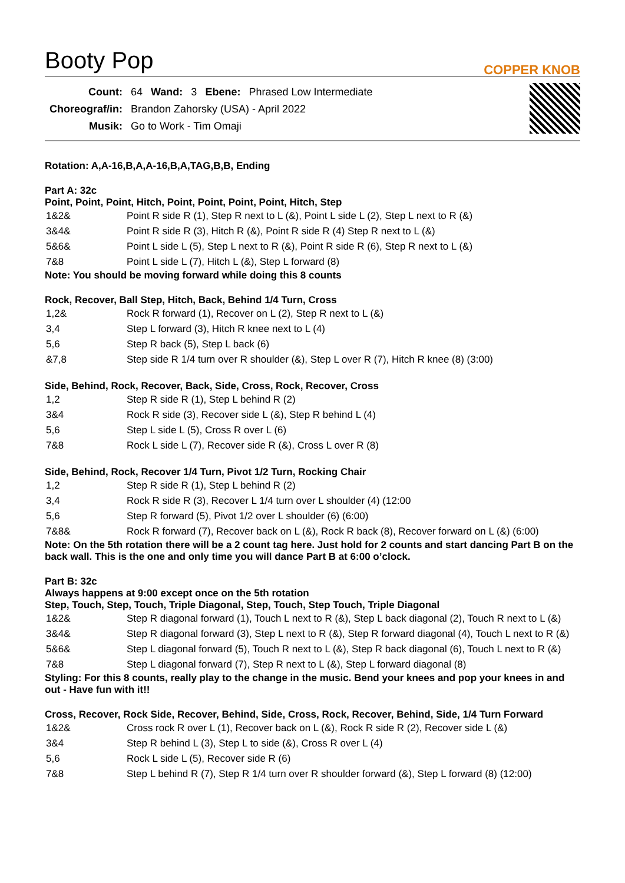Booty Pop
COPPER KNOB
| Count: | 64 | Wand: | 3 | Ebene: | Phrased Low Intermediate |
| Choreograf/in: | Brandon Zahorsky (USA) - April 2022 | | | | |
| Musik: | Go to Work - Tim Omaji | | | | |
Rotation: A,A-16,B,A,A-16,B,A,TAG,B,B, Ending
Part A: 32c
Point, Point, Point, Hitch, Point, Point, Point, Point, Hitch, Step
| 1&2& | Point R side R (1), Step R next to L (&), Point L side L (2), Step L next to R (&) |
| 3&4& | Point R side R (3), Hitch R (&), Point R side R (4) Step R next to L (&) |
| 5&6& | Point L side L (5), Step L next to R (&), Point R side R (6), Step R next to L (&) |
| 7&8 | Point L side L (7), Hitch L (&), Step L forward (8) |
Note: You should be moving forward while doing this 8 counts
Rock, Recover, Ball Step, Hitch, Back, Behind 1/4 Turn, Cross
| 1,2& | Rock R forward (1), Recover on L (2), Step R next to L (&) |
| 3,4 | Step L forward (3), Hitch R knee next to L (4) |
| 5,6 | Step R back (5), Step L back (6) |
| &7,8 | Step side R 1/4 turn over R shoulder (&), Step L over R (7), Hitch R knee (8) (3:00) |
Side, Behind, Rock, Recover, Back, Side, Cross, Rock, Recover, Cross
| 1,2 | Step R side R (1), Step L behind R (2) |
| 3&4 | Rock R side (3), Recover side L (&), Step R behind L (4) |
| 5,6 | Step L side L (5), Cross R over L (6) |
| 7&8 | Rock L side L (7), Recover side R (&), Cross L over R (8) |
Side, Behind, Rock, Recover 1/4 Turn, Pivot 1/2 Turn, Rocking Chair
| 1,2 | Step R side R (1), Step L behind R (2) |
| 3,4 | Rock R side R (3), Recover L 1/4 turn over L shoulder (4) (12:00 |
| 5,6 | Step R forward (5), Pivot 1/2 over L shoulder (6) (6:00) |
| 7&8& | Rock R forward (7), Recover back on L (&), Rock R back (8), Recover forward on L (&) (6:00) |
Note: On the 5th rotation there will be a 2 count tag here. Just hold for 2 counts and start dancing Part B on the back wall. This is the one and only time you will dance Part B at 6:00 o’clock.
Part B: 32c
Always happens at 9:00 except once on the 5th rotation
Step, Touch, Step, Touch, Triple Diagonal, Step, Touch, Step Touch, Triple Diagonal
| 1&2& | Step R diagonal forward (1), Touch L next to R (&), Step L back diagonal (2), Touch R next to L (&) |
| 3&4& | Step R diagonal forward (3), Step L next to R (&), Step R forward diagonal (4), Touch L next to R (&) |
| 5&6& | Step L diagonal forward (5), Touch R next to L (&), Step R back diagonal (6), Touch L next to R (&) |
| 7&8 | Step L diagonal forward (7), Step R next to L (&), Step L forward diagonal (8) |
Styling: For this 8 counts, really play to the change in the music. Bend your knees and pop your knees in and out - Have fun with it!!
Cross, Recover, Rock Side, Recover, Behind, Side, Cross, Rock, Recover, Behind, Side, 1/4 Turn Forward
| 1&2& | Cross rock R over L (1), Recover back on L (&), Rock R side R (2), Recover side L (&) |
| 3&4 | Step R behind L (3), Step L to side (&), Cross R over L (4) |
| 5,6 | Rock L side L (5), Recover side R (6) |
| 7&8 | Step L behind R (7), Step R 1/4 turn over R shoulder forward (&), Step L forward (8) (12:00) |